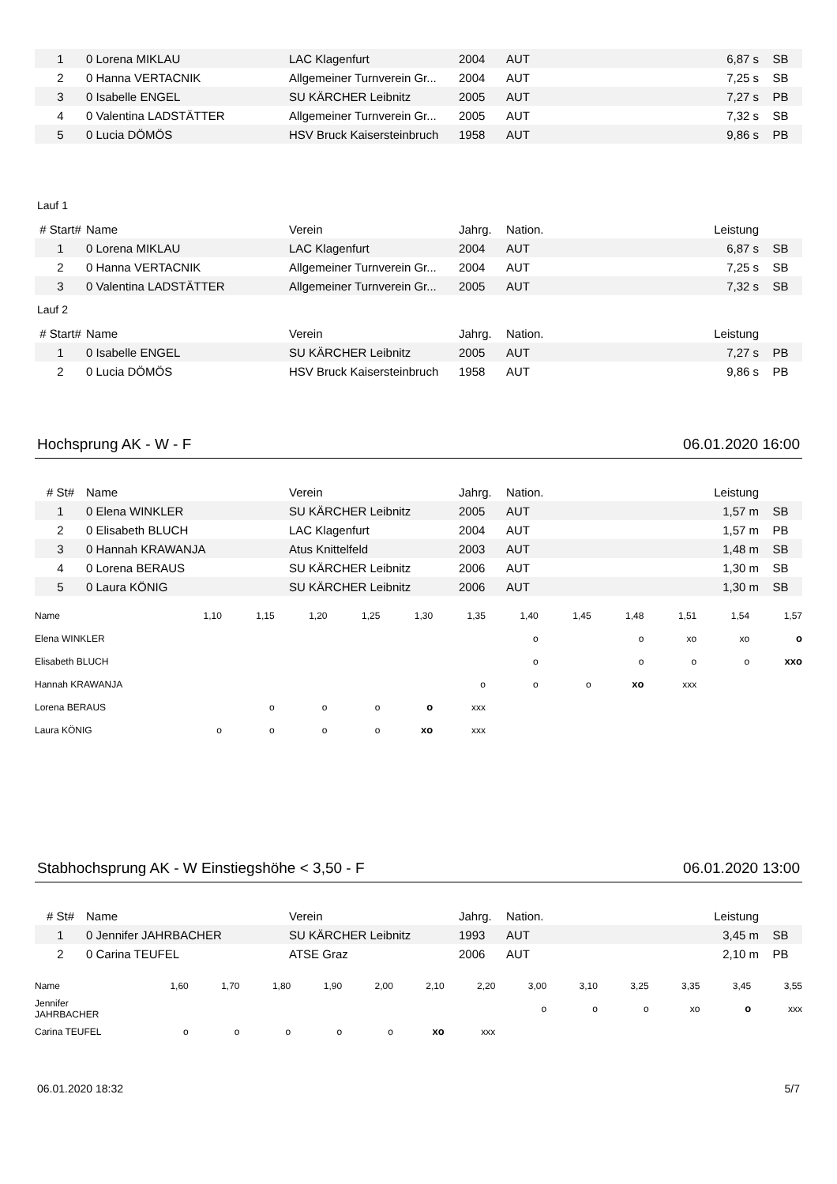| 1 | 0 Lorena MIKLAU | LAC Klagenfurt | 2004 | AUT | 6,87 s | SB |
| 2 | 0 Hanna VERTACNIK | Allgemeiner Turnverein Gr... | 2004 | AUT | 7,25 s | SB |
| 3 | 0 Isabelle ENGEL | SU KÄRCHER Leibnitz | 2005 | AUT | 7,27 s | PB |
| 4 | 0 Valentina LADSTÄTTER | Allgemeiner Turnverein Gr... | 2005 | AUT | 7,32 s | SB |
| 5 | 0 Lucia DÖMÖS | HSV Bruck Kaisersteinbruch | 1958 | AUT | 9,86 s | PB |
Lauf 1
| # Start# | Name | Verein | Jahrg. | Nation. | Leistung | |
| --- | --- | --- | --- | --- | --- | --- |
| 1 | 0 Lorena MIKLAU | LAC Klagenfurt | 2004 | AUT | 6,87 s | SB |
| 2 | 0 Hanna VERTACNIK | Allgemeiner Turnverein Gr... | 2004 | AUT | 7,25 s | SB |
| 3 | 0 Valentina LADSTÄTTER | Allgemeiner Turnverein Gr... | 2005 | AUT | 7,32 s | SB |
Lauf 2
| # Start# | Name | Verein | Jahrg. | Nation. | Leistung | |
| --- | --- | --- | --- | --- | --- | --- |
| 1 | 0 Isabelle ENGEL | SU KÄRCHER Leibnitz | 2005 | AUT | 7,27 s | PB |
| 2 | 0 Lucia DÖMÖS | HSV Bruck Kaisersteinbruch | 1958 | AUT | 9,86 s | PB |
Hochsprung AK - W - F 06.01.2020 16:00
| # St# | Name | Verein | Jahrg. | Nation. | Leistung | |
| --- | --- | --- | --- | --- | --- | --- |
| 1 | 0 Elena WINKLER | SU KÄRCHER Leibnitz | 2005 | AUT | 1,57 m | SB |
| 2 | 0 Elisabeth BLUCH | LAC Klagenfurt | 2004 | AUT | 1,57 m | PB |
| 3 | 0 Hannah KRAWANJA | Atus Knittelfeld | 2003 | AUT | 1,48 m | SB |
| 4 | 0 Lorena BERAUS | SU KÄRCHER Leibnitz | 2006 | AUT | 1,30 m | SB |
| 5 | 0 Laura KÖNIG | SU KÄRCHER Leibnitz | 2006 | AUT | 1,30 m | SB |
| Name | 1,10 | 1,15 | 1,20 | 1,25 | 1,30 | 1,35 | 1,40 | 1,45 | 1,48 | 1,51 | 1,54 | 1,57 |
| Elena WINKLER | | | | | | | o | | o | xo | xo | o |
| Elisabeth BLUCH | | | | | | | o | | o | o | o | xxo |
| Hannah KRAWANJA | | | | | | o | o | o | xo | xxx | | |
| Lorena BERAUS | | o | o | o | o | xxx | | | | | | |
| Laura KÖNIG | o | o | o | o | xo | xxx | | | | | | |
Stabhochsprung AK - W Einstiegshöhe < 3,50 - F 06.01.2020 13:00
| # St# | Name | Verein | Jahrg. | Nation. | Leistung | |
| --- | --- | --- | --- | --- | --- | --- |
| 1 | 0 Jennifer JAHRBACHER | SU KÄRCHER Leibnitz | 1993 | AUT | 3,45 m | SB |
| 2 | 0 Carina TEUFEL | ATSE Graz | 2006 | AUT | 2,10 m | PB |
| Name | 1,60 | 1,70 | 1,80 | 1,90 | 2,00 | 2,10 | 2,20 | 3,00 | 3,10 | 3,25 | 3,35 | 3,45 | 3,55 |
| Jennifer JAHRBACHER | | | | | | | | o | o | o | xo | o | xxx |
| Carina TEUFEL | o | o | o | o | o | xo | xxx | | | | | | |
06.01.2020 18:32 5/7